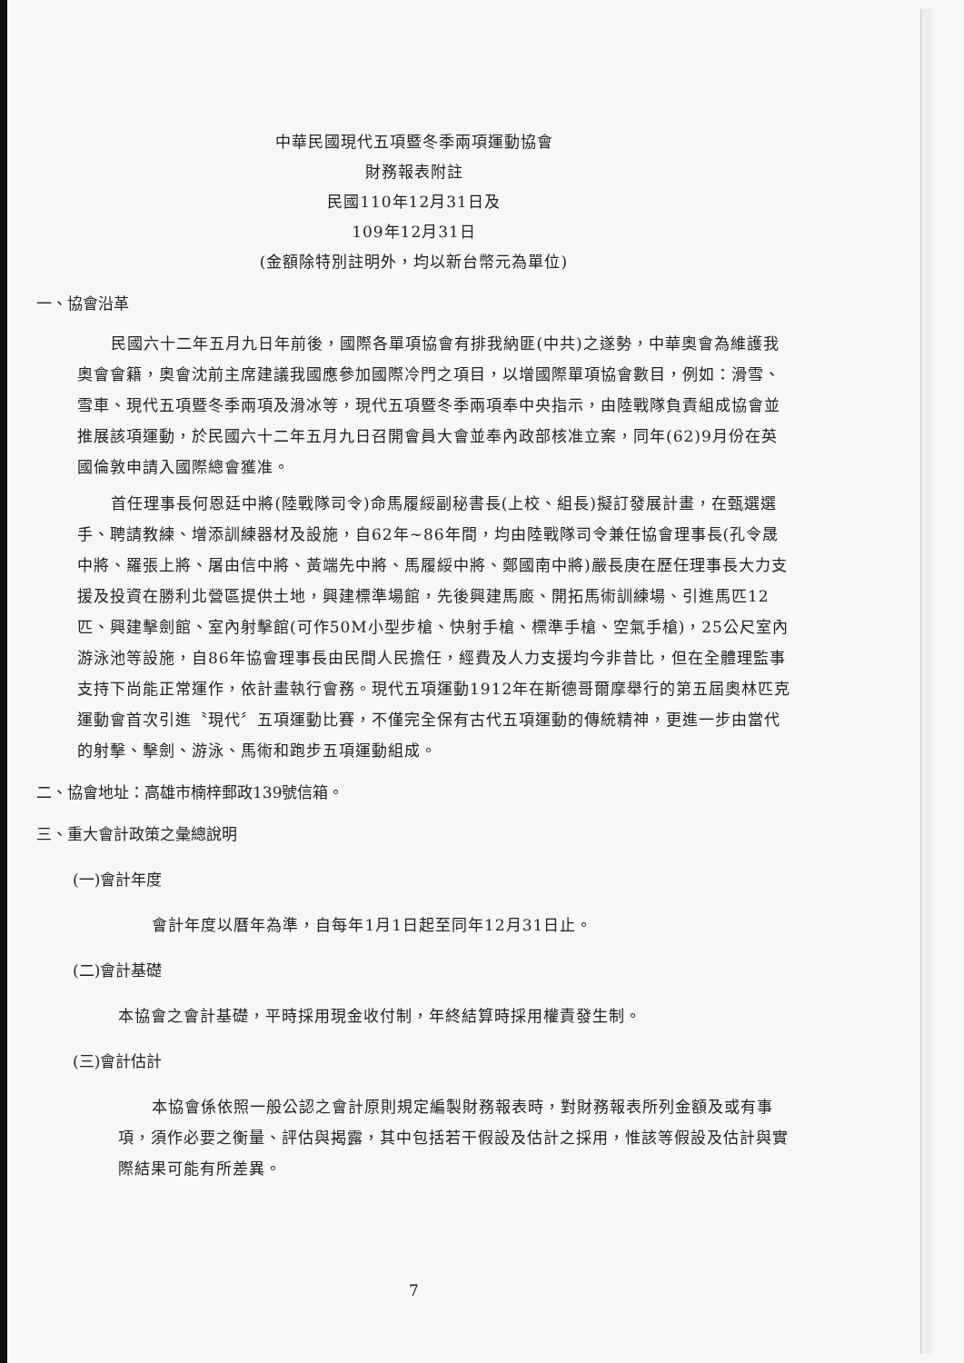中華民國現代五項暨冬季兩項運動協會
財務報表附註
民國110年12月31日及
109年12月31日
(金額除特別註明外，均以新台幣元為單位)
一、協會沿革
民國六十二年五月九日年前後，國際各單項協會有排我納匪(中共)之遂勢，中華奧會為維護我奧會會籍，奧會沈前主席建議我國應參加國際冷門之項目，以增國際單項協會數目，例如：滑雪、雪車、現代五項暨冬季兩項及滑冰等，現代五項暨冬季兩項奉中央指示，由陸戰隊負責組成協會並推展該項運動，於民國六十二年五月九日召開會員大會並奉內政部核准立案，同年(62)9月份在英國倫敦申請入國際總會獲准。
首任理事長何恩廷中將(陸戰隊司令)命馬履綏副秘書長(上校、組長)擬訂發展計畫，在甄選選手、聘請教練、增添訓練器材及設施，自62年~86年間，均由陸戰隊司令兼任協會理事長(孔令晟中將、羅張上將、屠由信中將、黃端先中將、馬履綏中將、鄭國南中將)嚴長庚在歷任理事長大力支援及投資在勝利北營區提供土地，興建標準場館，先後興建馬廄、開拓馬術訓練場、引進馬匹12匹、興建擊劍館、室內射擊館(可作50M小型步槍、快射手槍、標準手槍、空氣手槍)，25公尺室內游泳池等設施，自86年協會理事長由民間人民擔任，經費及人力支援均今非昔比，但在全體理監事支持下尚能正常運作，依計畫執行會務。現代五項運動1912年在斯德哥爾摩舉行的第五屆奧林匹克運動會首次引進〝現代〞五項運動比賽，不僅完全保有古代五項運動的傳統精神，更進一步由當代的射擊、擊劍、游泳、馬術和跑步五項運動組成。
二、協會地址：高雄市楠梓郵政139號信箱。
三、重大會計政策之彙總說明
(一)會計年度
會計年度以曆年為準，自每年1月1日起至同年12月31日止。
(二)會計基礎
本協會之會計基礎，平時採用現金收付制，年終結算時採用權責發生制。
(三)會計估計
本協會係依照一般公認之會計原則規定編製財務報表時，對財務報表所列金額及或有事項，須作必要之衡量、評估與揭露，其中包括若干假設及估計之採用，惟該等假設及估計與實際結果可能有所差異。
7